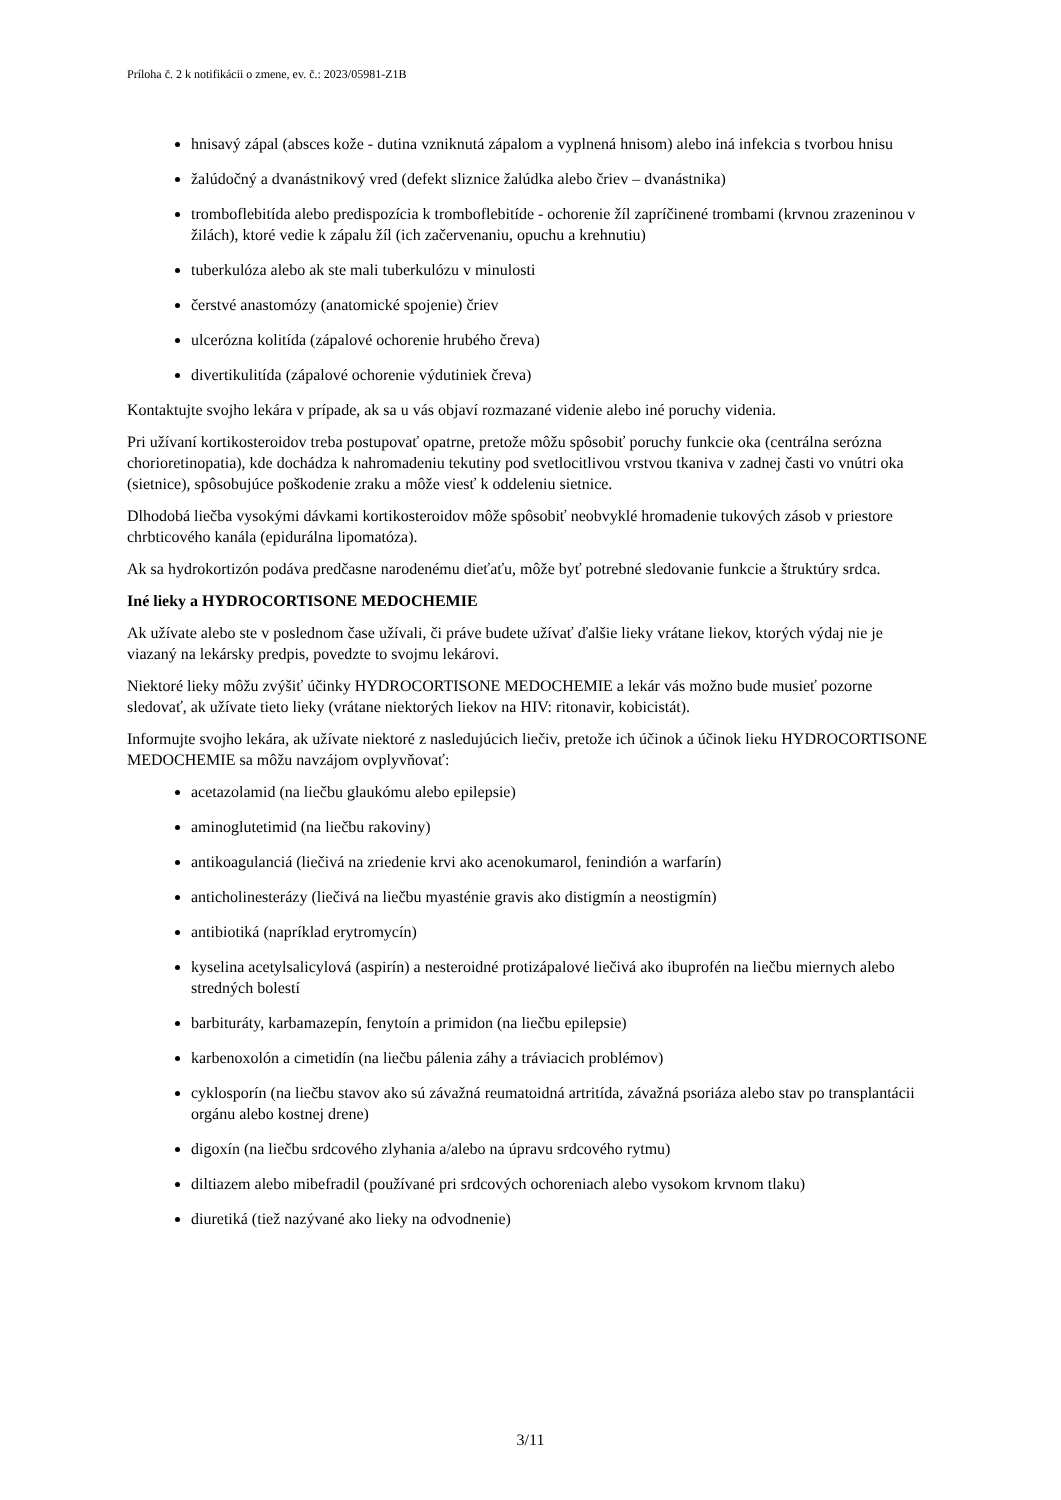Príloha č. 2 k notifikácii o zmene, ev. č.: 2023/05981-Z1B
hnisavý zápal (absces kože - dutina vzniknutá zápalom a vyplnená hnisom) alebo iná infekcia s tvorbou hnisu
žalúdočný a dvanástnikový vred (defekt sliznice žalúdka alebo čriev – dvanástnika)
tromboflebitída alebo predispozícia k tromboflebitíde - ochorenie žíl zapríčinené trombami (krvnou zrazeninou v žilách), ktoré vedie k zápalu žíl (ich začervenaniu, opuchu a krehnutiu)
tuberkulóza alebo ak ste mali tuberkulózu v minulosti
čerstvé anastomózy (anatomické spojenie) čriev
ulcerózna kolitída (zápalové ochorenie hrubého čreva)
divertikulitída (zápalové ochorenie výdutiniek čreva)
Kontaktujte svojho lekára v prípade, ak sa u vás objaví rozmazané videnie alebo iné poruchy videnia.
Pri užívaní kortikosteroidov treba postupovať opatrne, pretože môžu spôsobiť poruchy funkcie oka (centrálna serózna chorioretinopatia), kde dochádza k nahromadeniu tekutiny pod svetlocitlivou vrstvou tkaniva v zadnej časti vo vnútri oka (sietnice), spôsobujúce poškodenie zraku a môže viesť k oddeleniu sietnice.
Dlhodobá liečba vysokými dávkami kortikosteroidov môže spôsobiť neobvyklé hromadenie tukových zásob v priestore chrbticového kanála (epidurálna lipomatóza).
Ak sa hydrokortizón podáva predčasne narodenému dieťaťu, môže byť potrebné sledovanie funkcie a štruktúry srdca.
Iné lieky a HYDROCORTISONE MEDOCHEMIE
Ak užívate alebo ste v poslednom čase užívali, či práve budete užívať ďalšie lieky vrátane liekov, ktorých výdaj nie je viazaný na lekársky predpis, povedzte to svojmu lekárovi.
Niektoré lieky môžu zvýšiť účinky HYDROCORTISONE MEDOCHEMIE a lekár vás možno bude musieť pozorne sledovať, ak užívate tieto lieky (vrátane niektorých liekov na HIV: ritonavir, kobicistát).
Informujte svojho lekára, ak užívate niektoré z nasledujúcich liečiv, pretože ich účinok a účinok lieku HYDROCORTISONE MEDOCHEMIE sa môžu navzájom ovplyvňovať:
acetazolamid (na liečbu glaukómu alebo epilepsie)
aminoglutetimid (na liečbu rakoviny)
antikoagulanciá (liečivá na zriedenie krvi ako acenokumarol, fenindión a warfarín)
anticholinesterázy (liečivá na liečbu myasténie gravis ako distigmín a neostigmín)
antibiotiká (napríklad erytromycín)
kyselina acetylsalicylová (aspirín) a nesteroidné protizápalové liečivá ako ibuprofén na liečbu miernych alebo stredných bolestí
barbituráty, karbamazepín, fenytoín a primidon (na liečbu epilepsie)
karbenoxolón a cimetidín (na liečbu pálenia záhy a tráviacich problémov)
cyklosporín (na liečbu stavov ako sú závažná reumatoidná artritída, závažná psoriáza alebo stav po transplantácii orgánu alebo kostnej drene)
digoxín (na liečbu srdcového zlyhania a/alebo na úpravu srdcového rytmu)
diltiazem alebo mibefradil (používané pri srdcových ochoreniach alebo vysokom krvnom tlaku)
diuretiká (tiež nazývané ako lieky na odvodnenie)
3/11